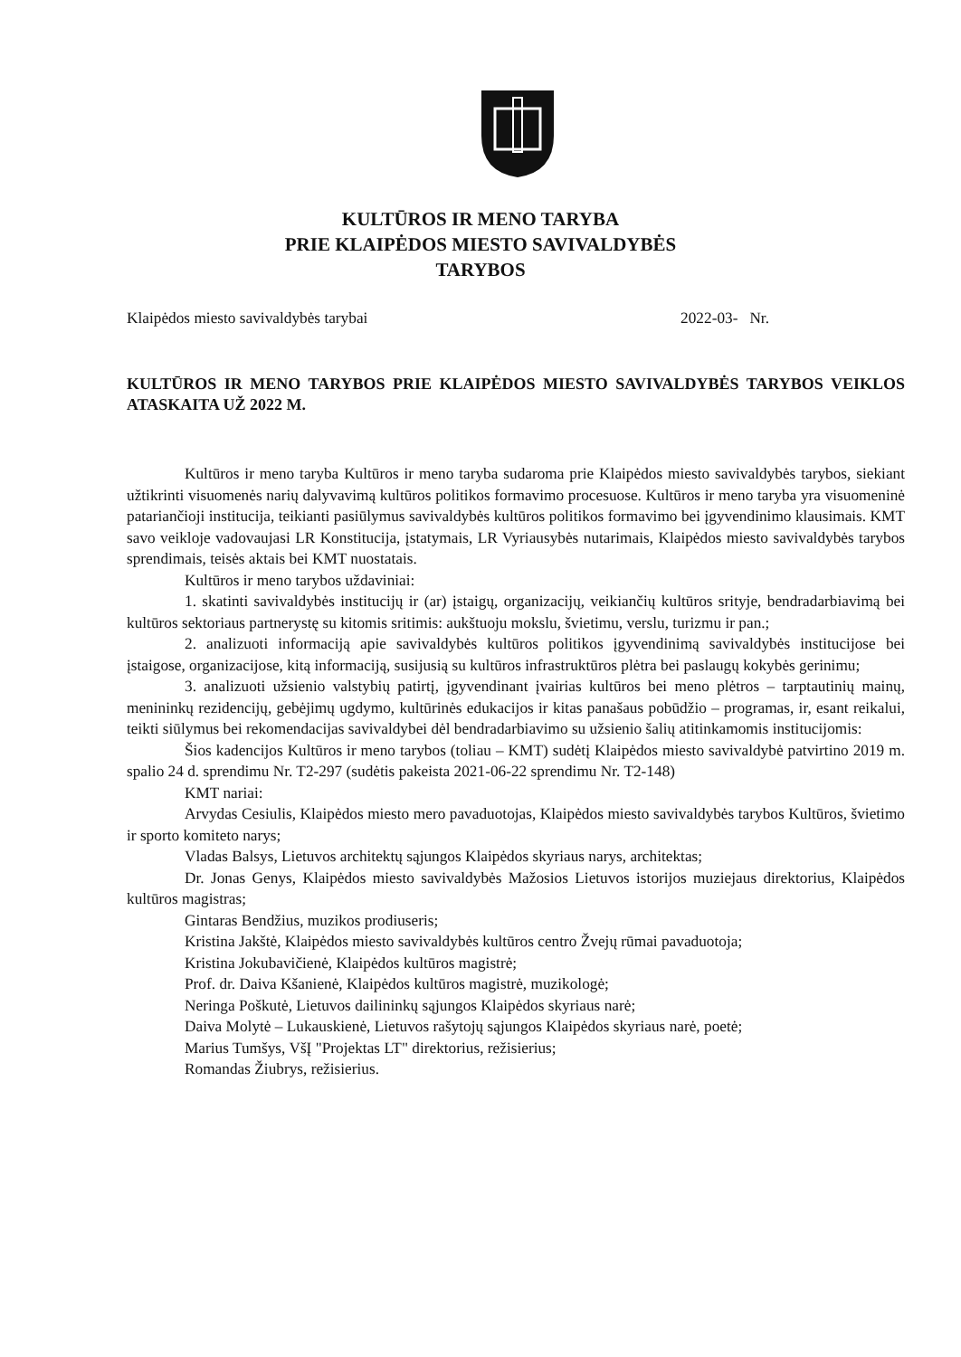KULTŪROS IR MENO TARYBA
PRIE KLAIPĖDOS MIESTO SAVIVALDYBĖS
TARYBOS
Klaipėdos miesto savivaldybės tarybai 2022-03- Nr.
KULTŪROS IR MENO TARYBOS PRIE KLAIPĖDOS MIESTO SAVIVALDYBĖS TARYBOS VEIKLOS ATASKAITA UŽ 2022 M.
Kultūros ir meno taryba Kultūros ir meno taryba sudaroma prie Klaipėdos miesto savivaldybės tarybos, siekiant užtikrinti visuomenės narių dalyvavimą kultūros politikos formavimo procesuose. Kultūros ir meno taryba yra visuomeninė patariančioji institucija, teikianti pasiūlymus savivaldybės kultūros politikos formavimo bei įgyvendinimo klausimais. KMT savo veikloje vadovaujasi LR Konstitucija, įstatymais, LR Vyriausybės nutarimais, Klaipėdos miesto savivaldybės tarybos sprendimais, teisės aktais bei KMT nuostatais.
Kultūros ir meno tarybos uždaviniai:
1. skatinti savivaldybės institucijų ir (ar) įstaigų, organizacijų, veikiančių kultūros srityje, bendradarbiavimą bei kultūros sektoriaus partnerystę su kitomis sritimis: aukštuoju mokslu, švietimu, verslu, turizmu ir pan.;
2. analizuoti informaciją apie savivaldybės kultūros politikos įgyvendinimą savivaldybės institucijose bei įstaigose, organizacijose, kitą informaciją, susijusią su kultūros infrastruktūros plėtra bei paslaugų kokybės gerinimu;
3. analizuoti užsienio valstybių patirtį, įgyvendinant įvairias kultūros bei meno plėtros – tarptautinių mainų, menininkų rezidencijų, gebėjimų ugdymo, kultūrinės edukacijos ir kitas panašaus pobūdžio – programas, ir, esant reikalui, teikti siūlymus bei rekomendacijas savivaldybei dėl bendradarbiavimo su užsienio šalių atitinkamomis institucijomis:
Šios kadencijos Kultūros ir meno tarybos (toliau – KMT) sudėtį Klaipėdos miesto savivaldybė patvirtino 2019 m. spalio 24 d. sprendimu Nr. T2-297 (sudėtis pakeista 2021-06-22 sprendimu Nr. T2-148)
KMT nariai:
Arvydas Cesiulis, Klaipėdos miesto mero pavaduotojas, Klaipėdos miesto savivaldybės tarybos Kultūros, švietimo ir sporto komiteto narys;
Vladas Balsys, Lietuvos architektų sąjungos Klaipėdos skyriaus narys, architektas;
Dr. Jonas Genys, Klaipėdos miesto savivaldybės Mažosios Lietuvos istorijos muziejaus direktorius, Klaipėdos kultūros magistras;
Gintaras Bendžius, muzikos prodiuseris;
Kristina Jakštė, Klaipėdos miesto savivaldybės kultūros centro Žvejų rūmai pavaduotoja;
Kristina Jokubavičienė, Klaipėdos kultūros magistrė;
Prof. dr. Daiva Kšanienė, Klaipėdos kultūros magistrė, muzikologė;
Neringa Poškutė, Lietuvos dailininkų sąjungos Klaipėdos skyriaus narė;
Daiva Molytė – Lukauskienė, Lietuvos rašytojų sąjungos Klaipėdos skyriaus narė, poetė;
Marius Tumšys, VšĮ "Projektas LT" direktorius, režisierius;
Romandas Žiubrys, režisierius.